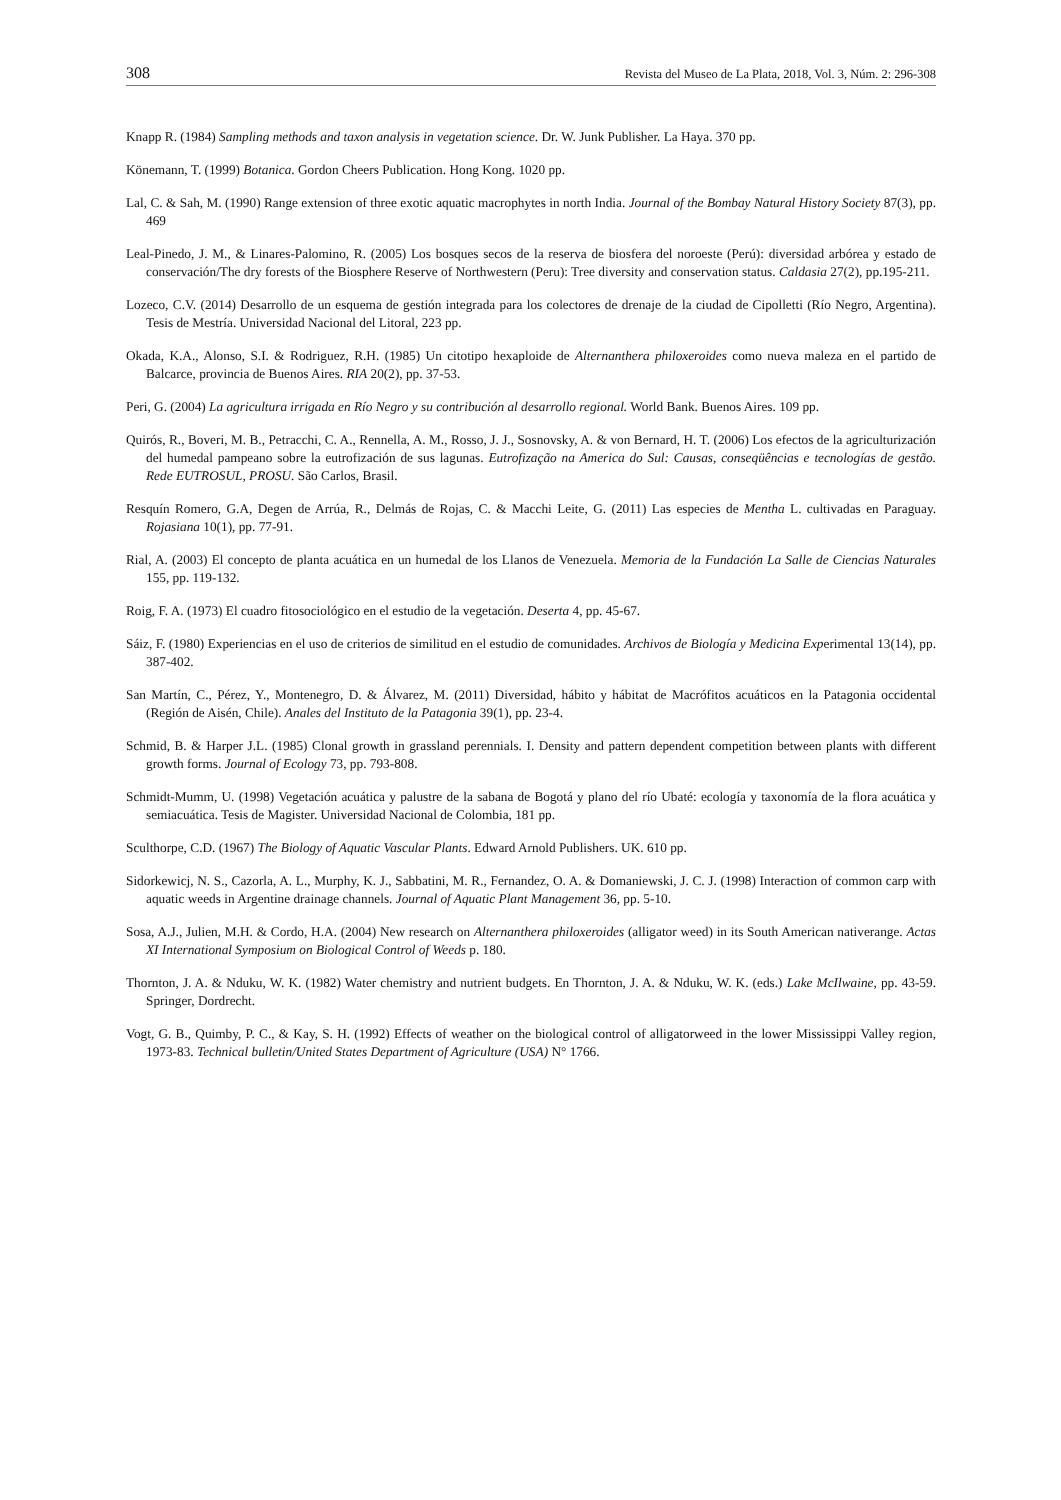308 Revista del Museo de La Plata, 2018, Vol. 3, Núm. 2: 296-308
Knapp R. (1984) Sampling methods and taxon analysis in vegetation science. Dr. W. Junk Publisher. La Haya. 370 pp.
Könemann, T. (1999) Botanica. Gordon Cheers Publication. Hong Kong. 1020 pp.
Lal, C. & Sah, M. (1990) Range extension of three exotic aquatic macrophytes in north India. Journal of the Bombay Natural History Society 87(3), pp. 469
Leal-Pinedo, J. M., & Linares-Palomino, R. (2005) Los bosques secos de la reserva de biosfera del noroeste (Perú): diversidad arbórea y estado de conservación/The dry forests of the Biosphere Reserve of Northwestern (Peru): Tree diversity and conservation status. Caldasia 27(2), pp.195-211.
Lozeco, C.V. (2014) Desarrollo de un esquema de gestión integrada para los colectores de drenaje de la ciudad de Cipolletti (Río Negro, Argentina). Tesis de Mestría. Universidad Nacional del Litoral, 223 pp.
Okada, K.A., Alonso, S.I. & Rodriguez, R.H. (1985) Un citotipo hexaploide de Alternanthera philoxeroides como nueva maleza en el partido de Balcarce, provincia de Buenos Aires. RIA 20(2), pp. 37-53.
Peri, G. (2004) La agricultura irrigada en Río Negro y su contribución al desarrollo regional. World Bank. Buenos Aires. 109 pp.
Quirós, R., Boveri, M. B., Petracchi, C. A., Rennella, A. M., Rosso, J. J., Sosnovsky, A. & von Bernard, H. T. (2006) Los efectos de la agriculturización del humedal pampeano sobre la eutrofización de sus lagunas. Eutrofização na America do Sul: Causas, conseqüências e tecnologías de gestão. Rede EUTROSUL, PROSU. São Carlos, Brasil.
Resquín Romero, G.A, Degen de Arrúa, R., Delmás de Rojas, C. & Macchi Leite, G. (2011) Las especies de Mentha L. cultivadas en Paraguay. Rojasiana 10(1), pp. 77-91.
Rial, A. (2003) El concepto de planta acuática en un humedal de los Llanos de Venezuela. Memoria de la Fundación La Salle de Ciencias Naturales 155, pp. 119-132.
Roig, F. A. (1973) El cuadro fitosociológico en el estudio de la vegetación. Deserta 4, pp. 45-67.
Sáiz, F. (1980) Experiencias en el uso de criterios de similitud en el estudio de comunidades. Archivos de Biología y Medicina Experimental 13(14), pp. 387-402.
San Martín, C., Pérez, Y., Montenegro, D. & Álvarez, M. (2011) Diversidad, hábito y hábitat de Macrófitos acuáticos en la Patagonia occidental (Región de Aisén, Chile). Anales del Instituto de la Patagonia 39(1), pp. 23-4.
Schmid, B. & Harper J.L. (1985) Clonal growth in grassland perennials. I. Density and pattern dependent competition between plants with different growth forms. Journal of Ecology 73, pp. 793-808.
Schmidt-Mumm, U. (1998) Vegetación acuática y palustre de la sabana de Bogotá y plano del río Ubaté: ecología y taxonomía de la flora acuática y semiacuática. Tesis de Magister. Universidad Nacional de Colombia, 181 pp.
Sculthorpe, C.D. (1967) The Biology of Aquatic Vascular Plants. Edward Arnold Publishers. UK. 610 pp.
Sidorkewicj, N. S., Cazorla, A. L., Murphy, K. J., Sabbatini, M. R., Fernandez, O. A. & Domaniewski, J. C. J. (1998) Interaction of common carp with aquatic weeds in Argentine drainage channels. Journal of Aquatic Plant Management 36, pp. 5-10.
Sosa, A.J., Julien, M.H. & Cordo, H.A. (2004) New research on Alternanthera philoxeroides (alligator weed) in its South American nativerange. Actas XI International Symposium on Biological Control of Weeds p. 180.
Thornton, J. A. & Nduku, W. K. (1982) Water chemistry and nutrient budgets. En Thornton, J. A. & Nduku, W. K. (eds.) Lake McIlwaine, pp. 43-59. Springer, Dordrecht.
Vogt, G. B., Quimby, P. C., & Kay, S. H. (1992) Effects of weather on the biological control of alligatorweed in the lower Mississippi Valley region, 1973-83. Technical bulletin/United States Department of Agriculture (USA) N° 1766.